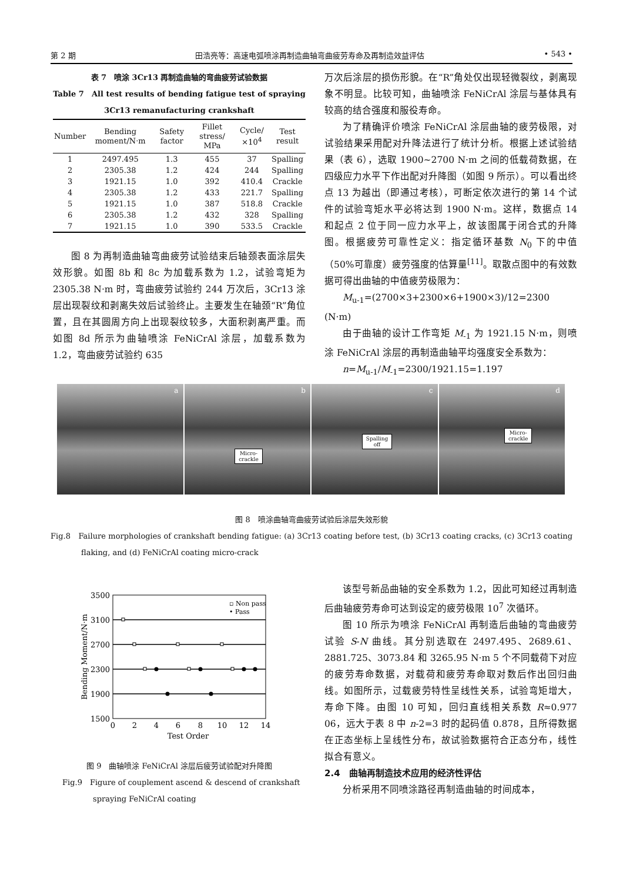第 2 期 田浩亮等：高速电弧喷涂再制造曲轴弯曲疲劳寿命及再制造效益评估 • 543 •
表 7　喷涂 3Cr13 再制造曲轴的弯曲疲劳试验数据
Table 7　All test results of bending fatigue test of spraying 3Cr13 remanufacturing crankshaft
| Number | Bending moment/N·m | Safety factor | Fillet stress/ MPa | Cycle/ ×10<sup>4</sup> | Test result |
| --- | --- | --- | --- | --- | --- |
| 1 | 2497.495 | 1.3 | 455 | 37 | Spalling |
| 2 | 2305.38 | 1.2 | 424 | 244 | Spalling |
| 3 | 1921.15 | 1.0 | 392 | 410.4 | Crackle |
| 4 | 2305.38 | 1.2 | 433 | 221.7 | Spalling |
| 5 | 1921.15 | 1.0 | 387 | 518.8 | Crackle |
| 6 | 2305.38 | 1.2 | 432 | 328 | Spalling |
| 7 | 1921.15 | 1.0 | 390 | 533.5 | Crackle |
图 8 为再制造曲轴弯曲疲劳试验结束后轴颈表面涂层失效形貌。如图 8b 和 8c 为加载系数为 1.2，试验弯矩为 2305.38 N·m 时，弯曲疲劳试验约 244 万次后，3Cr13 涂层出现裂纹和剥离失效后试验终止。主要发生在轴颈“R”角位置，且在其圆周方向上出现裂纹较多，大面积剥离严重。而如图 8d 所示为曲轴喷涂 FeNiCrAl 涂层，加载系数为 1.2，弯曲疲劳试验约 635
万次后涂层的损伤形貌。在“R”角处仅出现轻微裂纹，剥离现象不明显。比较可知，曲轴喷涂 FeNiCrAl 涂层与基体具有较高的结合强度和服役寿命。
为了精确评价喷涂 FeNiCrAl 涂层曲轴的疲劳极限，对试验结果采用配对升降法进行了统计分析。根据上述试验结果（表 6），选取 1900~2700 N·m 之间的低载荷数据，在四级应力水平下作出配对升降图（如图 9 所示）。可以看出终点 13 为越出（即通过考核），可断定依次进行的第 14 个试件的试验弯矩水平必将达到 1900 N·m。这样，数据点 14 和起点 2 位于同一应力水平上，故该图属于闭合式的升降图。根据疲劳可靠性定义：指定循环基数 N<sub>0</sub> 下的中值（50%可靠度）疲劳强度的估算量<sup>[11]</sup>。取散点图中的有效数据可得出曲轴的中值疲劳极限为：
M<sub>u-1</sub>=(2700×3+2300×6+1900×3)/12=2300 (N·m)
由于曲轴的设计工作弯矩 M<sub>-1</sub> 为 1921.15 N·m，则喷涂 FeNiCrAl 涂层的再制造曲轴平均强度安全系数为：
n=M<sub>u-1</sub>/M<sub>-1</sub>=2300/1921.15=1.197
a
b
Micro-
crackle
c
Spalling
off
d
Micro-
crackle
图 8　喷涂曲轴弯曲疲劳试验后涂层失效形貌
Fig.8　Failure morphologies of crankshaft bending fatigue: (a) 3Cr13 coating before test, (b) 3Cr13 coating cracks, (c) 3Cr13 coating flaking, and (d) FeNiCrAl coating micro-crack
3500
3100
2700
2300
1900
1500
0
2
4
6
8
10
12
14
Test Order
Bending Moment/N·m
▫ Non pass
• Pass
图 9　曲轴喷涂 FeNiCrAl 涂层后疲劳试验配对升降图
Fig.9　Figure of couplement ascend & descend of crankshaft spraying FeNiCrAl coating
该型号新品曲轴的安全系数为 1.2，因此可知经过再制造后曲轴疲劳寿命可达到设定的疲劳极限 10<sup>7</sup> 次循环。
图 10 所示为喷涂 FeNiCrAl 再制造后曲轴的弯曲疲劳试验 S-N 曲线。其分别选取在 2497.495、2689.61、2881.725、3073.84 和 3265.95 N·m 5 个不同载荷下对应的疲劳寿命数据，对载荷和疲劳寿命取对数后作出回归曲线。如图所示，过载疲劳特性呈线性关系，试验弯矩增大，寿命下降。由图 10 可知，回归直线相关系数 R≈0.977 06，远大于表 8 中 n-2=3 时的起码值 0.878，且所得数据在正态坐标上呈线性分布，故试验数据符合正态分布，线性拟合有意义。
2.4　曲轴再制造技术应用的经济性评估
分析采用不同喷涂路径再制造曲轴的时间成本，